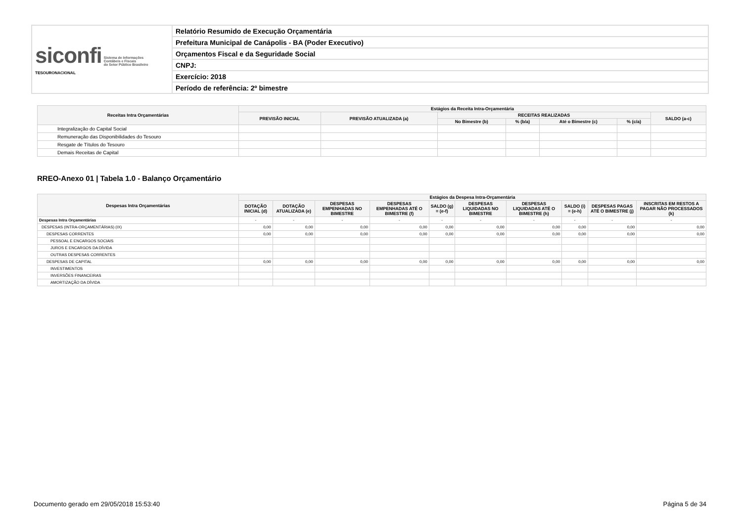| siconfi Sistema de Informações Contábeis e Fiscais do Setor Público Brasileiro TESOURONACIONAL | Relatório Resumido de Execução Orçamentária |
| | Prefeitura Municipal de Canápolis - BA (Poder Executivo) |
| | Orçamentos Fiscal e da Seguridade Social |
| | CNPJ: |
| | Exercício: 2018 |
| | Período de referência: 2º bimestre |
| Receitas Intra Orçamentárias | Estágios da Receita Intra-Orçamentária | | | | | | |
| --- | --- | --- | --- | --- | --- | --- | --- |
| | PREVISÃO INICIAL | PREVISÃO ATUALIZADA (a) | RECEITAS REALIZADAS | | | | SALDO (a-c) |
| | | | No Bimestre (b) | % (b/a) | Até o Bimestre (c) | % (c/a) | |
| Integralização do Capital Social | | | | | | | |
| Remuneração das Disponibilidades do Tesouro | | | | | | | |
| Resgate de Títulos do Tesouro | | | | | | | |
| Demais Receitas de Capital | | | | | | | |
RREO-Anexo 01 | Tabela 1.0 - Balanço Orçamentário
| Despesas Intra Orçamentárias | Estágios da Despesa Intra-Orçamentária | | | | | | | | | |
| --- | --- | --- | --- | --- | --- | --- | --- | --- | --- | --- |
| | DOTAÇÃO INICIAL (d) | DOTAÇÃO ATUALIZADA (e) | DESPESAS EMPENHADAS NO BIMESTRE | DESPESAS EMPENHADAS ATÉ O BIMESTRE (f) | SALDO (g) = (e-f) | DESPESAS LIQUIDADAS NO BIMESTRE | DESPESAS LIQUIDADAS ATÉ O BIMESTRE (h) | SALDO (i) = (e-h) | DESPESAS PAGAS ATÉ O BIMESTRE (j) | INSCRITAS EM RESTOS A PAGAR NÃO PROCESSADOS (k) |
| Despesas Intra Orçamentárias | - | - | - | - | - | - | - | - | - | - |
| DESPESAS (INTRA-ORÇAMENTÁRIAS) (IX) | 0,00 | 0,00 | 0,00 | 0,00 | 0,00 | 0,00 | 0,00 | 0,00 | 0,00 | 0,00 |
| DESPESAS CORRENTES | 0,00 | 0,00 | 0,00 | 0,00 | 0,00 | 0,00 | 0,00 | 0,00 | 0,00 | 0,00 |
| PESSOAL E ENCARGOS SOCIAIS | | | | | | | | | | |
| JUROS E ENCARGOS DA DÍVIDA | | | | | | | | | | |
| OUTRAS DESPESAS CORRENTES | | | | | | | | | | |
| DESPESAS DE CAPITAL | 0,00 | 0,00 | 0,00 | 0,00 | 0,00 | 0,00 | 0,00 | 0,00 | 0,00 | 0,00 |
| INVESTIMENTOS | | | | | | | | | | |
| INVERSÕES FINANCEIRAS | | | | | | | | | | |
| AMORTIZAÇÃO DA DÍVIDA | | | | | | | | | | |
Documento gerado em 29/05/2018 15:53:40
Página 5 de 34